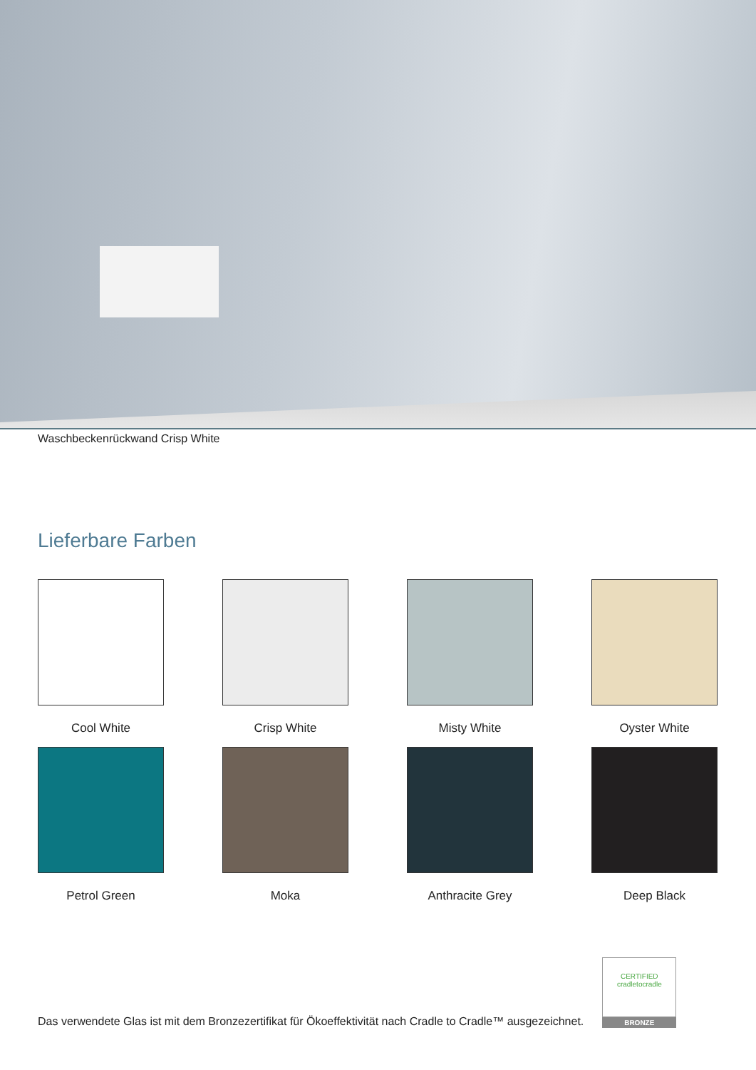Waschbeckenrückwand Crisp White
Lieferbare Farben
Cool White
Crisp White
Misty White
Oyster White
Petrol Green
Moka
Anthracite Grey
Deep Black
Das verwendete Glas ist mit dem Bronzezertifikat für Ökoeffektivität nach Cradle to Cradle™ ausgezeichnet.
CERTIFIED
cradletocradle
BRONZE